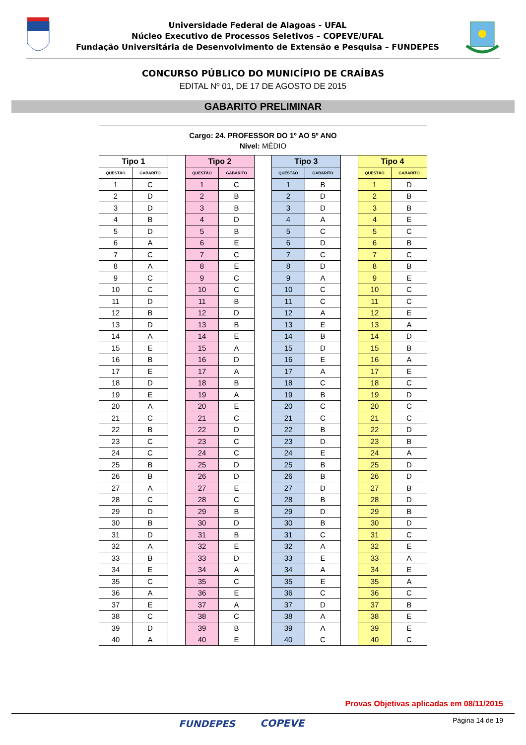Universidade Federal de Alagoas - UFAL
Núcleo Executivo de Processos Seletivos – COPEVE/UFAL
Fundação Universitária de Desenvolvimento de Extensão e Pesquisa – FUNDEPES
CONCURSO PÚBLICO DO MUNICÍPIO DE CRAÍBAS
EDITAL Nº 01, DE 17 DE AGOSTO DE 2015
GABARITO PRELIMINAR
| Cargo: 24. PROFESSOR DO 1º AO 5º ANO Nível: MÉDIO | | | | | | | | | | |
| Tipo 1 | | | Tipo 2 | | | Tipo 3 | | | Tipo 4 | |
| QUESTÃO | GABARITO | | QUESTÃO | GABARITO | | QUESTÃO | GABARITO | | QUESTÃO | GABARITO |
| 1 | C | | 1 | C | | 1 | B | | 1 | D |
| 2 | D | | 2 | B | | 2 | D | | 2 | B |
| 3 | D | | 3 | B | | 3 | D | | 3 | B |
| 4 | B | | 4 | D | | 4 | A | | 4 | E |
| 5 | D | | 5 | B | | 5 | C | | 5 | C |
| 6 | A | | 6 | E | | 6 | D | | 6 | B |
| 7 | C | | 7 | C | | 7 | C | | 7 | C |
| 8 | A | | 8 | E | | 8 | D | | 8 | B |
| 9 | C | | 9 | C | | 9 | A | | 9 | E |
| 10 | C | | 10 | C | | 10 | C | | 10 | C |
| 11 | D | | 11 | B | | 11 | C | | 11 | C |
| 12 | B | | 12 | D | | 12 | A | | 12 | E |
| 13 | D | | 13 | B | | 13 | E | | 13 | A |
| 14 | A | | 14 | E | | 14 | B | | 14 | D |
| 15 | E | | 15 | A | | 15 | D | | 15 | B |
| 16 | B | | 16 | D | | 16 | E | | 16 | A |
| 17 | E | | 17 | A | | 17 | A | | 17 | E |
| 18 | D | | 18 | B | | 18 | C | | 18 | C |
| 19 | E | | 19 | A | | 19 | B | | 19 | D |
| 20 | A | | 20 | E | | 20 | C | | 20 | C |
| 21 | C | | 21 | C | | 21 | C | | 21 | C |
| 22 | B | | 22 | D | | 22 | B | | 22 | D |
| 23 | C | | 23 | C | | 23 | D | | 23 | B |
| 24 | C | | 24 | C | | 24 | E | | 24 | A |
| 25 | B | | 25 | D | | 25 | B | | 25 | D |
| 26 | B | | 26 | D | | 26 | B | | 26 | D |
| 27 | A | | 27 | E | | 27 | D | | 27 | B |
| 28 | C | | 28 | C | | 28 | B | | 28 | D |
| 29 | D | | 29 | B | | 29 | D | | 29 | B |
| 30 | B | | 30 | D | | 30 | B | | 30 | D |
| 31 | D | | 31 | B | | 31 | C | | 31 | C |
| 32 | A | | 32 | E | | 32 | A | | 32 | E |
| 33 | B | | 33 | D | | 33 | E | | 33 | A |
| 34 | E | | 34 | A | | 34 | A | | 34 | E |
| 35 | C | | 35 | C | | 35 | E | | 35 | A |
| 36 | A | | 36 | E | | 36 | C | | 36 | C |
| 37 | E | | 37 | A | | 37 | D | | 37 | B |
| 38 | C | | 38 | C | | 38 | A | | 38 | E |
| 39 | D | | 39 | B | | 39 | A | | 39 | E |
| 40 | A | | 40 | E | | 40 | C | | 40 | C |
Provas Objetivas aplicadas em 08/11/2015
Página 14 de 19 FUNDEPES COPEVE